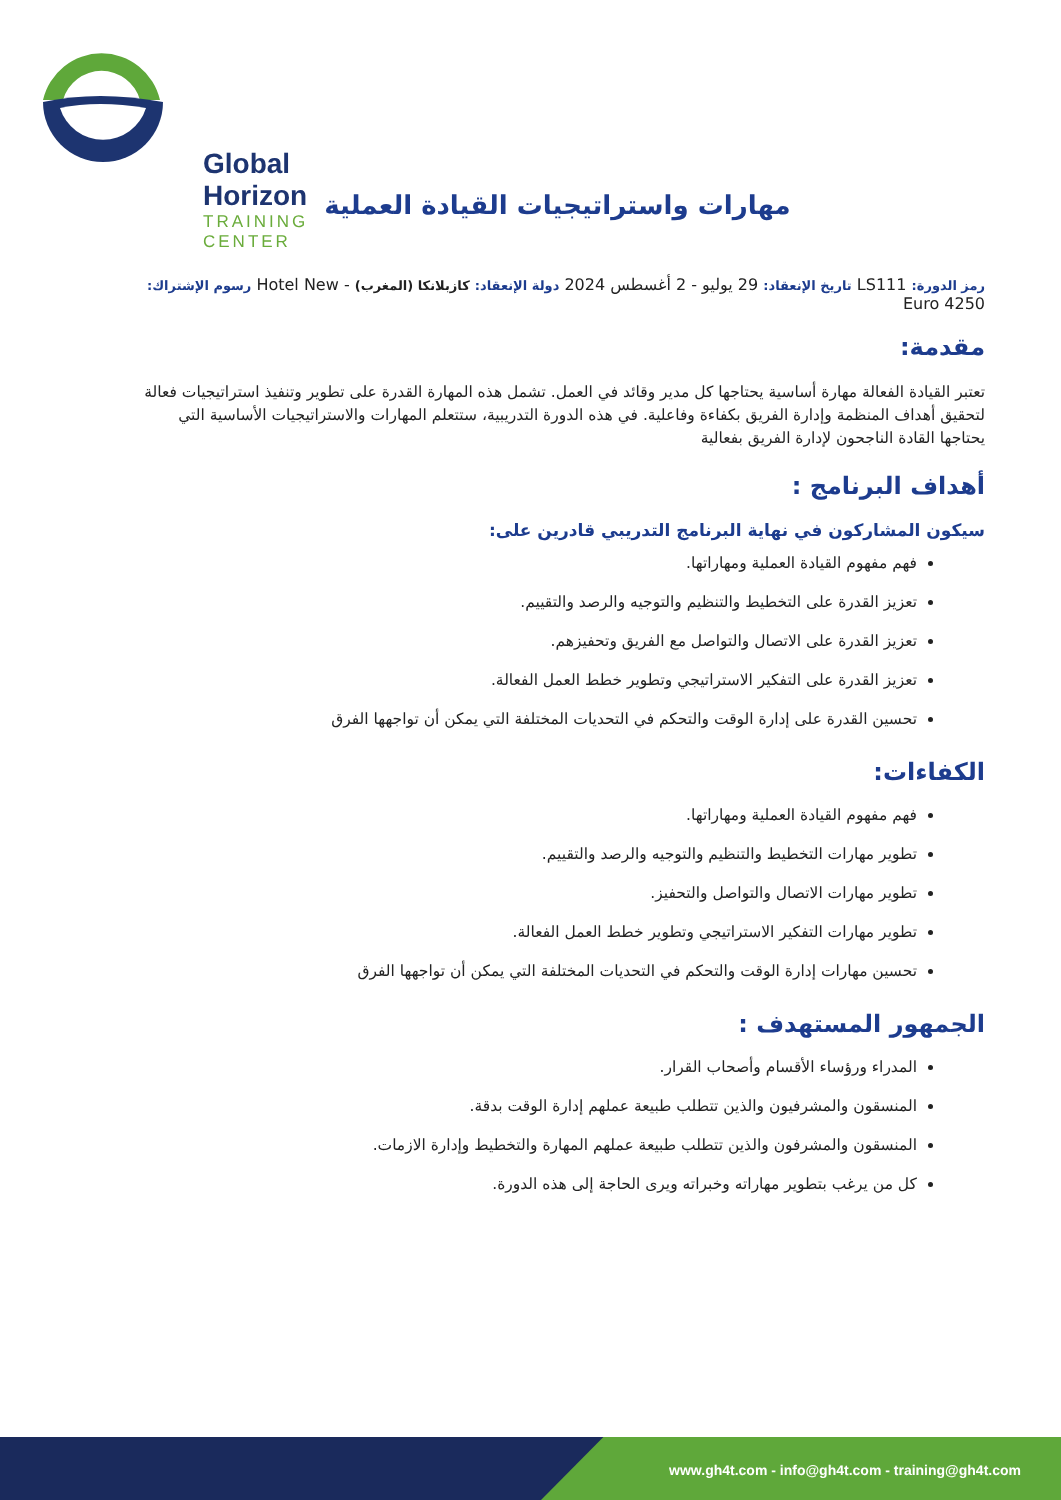Global Horizon
TRAINING CENTER
مهارات واستراتيجيات القيادة العملية
رمز الدورة: LS111 تاريخ الإنعقاد: 29 يوليو - 2 أغسطس 2024 دولة الإنعقاد: كازبلانكا (المغرب) - Hotel New رسوم الإشتراك: 4250 Euro
مقدمة:
تعتبر القيادة الفعالة مهارة أساسية يحتاجها كل مدير وقائد في العمل. تشمل هذه المهارة القدرة على تطوير وتنفيذ استراتيجيات فعالة لتحقيق أهداف المنظمة وإدارة الفريق بكفاءة وفاعلية. في هذه الدورة التدريبية، ستتعلم المهارات والاستراتيجيات الأساسية التي يحتاجها القادة الناجحون لإدارة الفريق بفعالية
أهداف البرنامج :
سيكون المشاركون في نهاية البرنامج التدريبي قادرين على:
فهم مفهوم القيادة العملية ومهاراتها.
تعزيز القدرة على التخطيط والتنظيم والتوجيه والرصد والتقييم.
تعزيز القدرة على الاتصال والتواصل مع الفريق وتحفيزهم.
تعزيز القدرة على التفكير الاستراتيجي وتطوير خطط العمل الفعالة.
تحسين القدرة على إدارة الوقت والتحكم في التحديات المختلفة التي يمكن أن تواجهها الفرق
الكفاءات:
فهم مفهوم القيادة العملية ومهاراتها.
تطوير مهارات التخطيط والتنظيم والتوجيه والرصد والتقييم.
تطوير مهارات الاتصال والتواصل والتحفيز.
تطوير مهارات التفكير الاستراتيجي وتطوير خطط العمل الفعالة.
تحسين مهارات إدارة الوقت والتحكم في التحديات المختلفة التي يمكن أن تواجهها الفرق
الجمهور المستهدف :
المدراء ورؤساء الأقسام وأصحاب القرار.
المنسقون والمشرفيون والذين تتطلب طبيعة عملهم إدارة الوقت بدقة.
المنسقون والمشرفون والذين تتطلب طبيعة عملهم المهارة والتخطيط وإدارة الازمات.
كل من يرغب بتطوير مهاراته وخبراته ويرى الحاجة إلى هذه الدورة.
www.gh4t.com - info@gh4t.com - training@gh4t.com